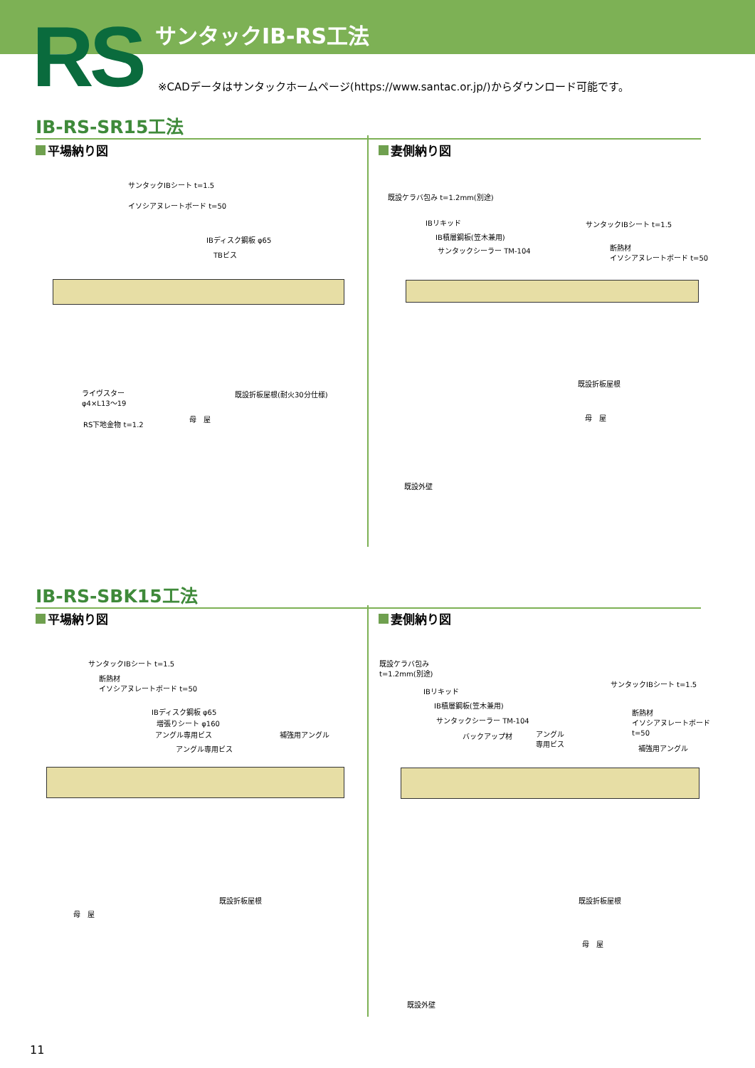RS サンタックIB-RS工法
※CADデータはサンタックホームページ(https://www.santac.or.jp/)からダウンロード可能です。
IB-RS-SR15工法
平場納り図 妻側納り図
サンタックIBシート t=1.5
イソシアヌレートボード t=50
IBディスク鋼板 φ65
TBビス
ライヴスター
φ4×L13〜19
既設折板屋根(耐火30分仕様)
RS下地金物 t=1.2
母　屋
既設ケラバ包み t=1.2mm(別途)
IBリキッド
IB積層鋼板(笠木兼用)
サンタックシーラー TM-104
サンタックIBシート t=1.5
断熱材
イソシアヌレートボード t=50
既設折板屋根
母　屋
既設外壁
IB-RS-SBK15工法
平場納り図 妻側納り図
サンタックIBシート t=1.5
断熱材
イソシアヌレートボード t=50
IBディスク鋼板 φ65
増張りシート φ160
アングル専用ビス
アングル専用ビス
補強用アングル
既設折板屋根
母　屋
既設ケラバ包み
t=1.2mm(別途)
IBリキッド
IB積層鋼板(笠木兼用)
サンタックシーラー TM-104
バックアップ材
アングル
専用ビス
サンタックIBシート t=1.5
断熱材
イソシアヌレートボード
t=50
補強用アングル
既設折板屋根
母　屋
既設外壁
11